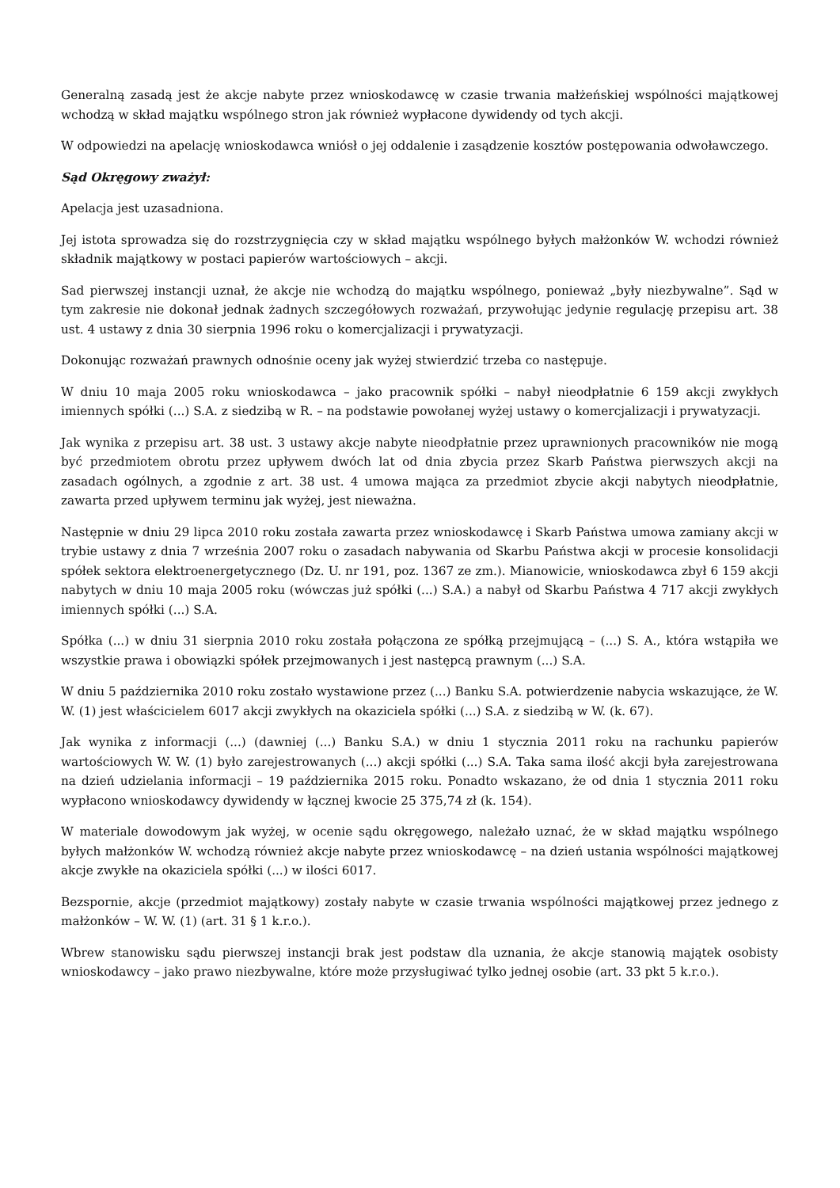Generalną zasadą jest że akcje nabyte przez wnioskodawcę w czasie trwania małżeńskiej wspólności majątkowej wchodzą w skład majątku wspólnego stron jak również wypłacone dywidendy od tych akcji.
W odpowiedzi na apelację wnioskodawca wniósł o jej oddalenie i zasądzenie kosztów postępowania odwoławczego.
Sąd Okręgowy zważył:
Apelacja jest uzasadniona.
Jej istota sprowadza się do rozstrzygnięcia czy w skład majątku wspólnego byłych małżonków W. wchodzi również składnik majątkowy w postaci papierów wartościowych – akcji.
Sad pierwszej instancji uznał, że akcje nie wchodzą do majątku wspólnego, ponieważ „były niezbywalne”. Sąd w tym zakresie nie dokonał jednak żadnych szczegółowych rozważań, przywołując jedynie regulację przepisu art. 38 ust. 4 ustawy z dnia 30 sierpnia 1996 roku o komercjalizacji i prywatyzacji.
Dokonując rozważań prawnych odnośnie oceny jak wyżej stwierdzić trzeba co następuje.
W dniu 10 maja 2005 roku wnioskodawca – jako pracownik spółki – nabył nieodpłatnie 6 159 akcji zwykłych imiennych spółki (...) S.A. z siedzibą w R. – na podstawie powołanej wyżej ustawy o komercjalizacji i prywatyzacji.
Jak wynika z przepisu art. 38 ust. 3 ustawy akcje nabyte nieodpłatnie przez uprawnionych pracowników nie mogą być przedmiotem obrotu przez upływem dwóch lat od dnia zbycia przez Skarb Państwa pierwszych akcji na zasadach ogólnych, a zgodnie z art. 38 ust. 4 umowa mająca za przedmiot zbycie akcji nabytych nieodpłatnie, zawarta przed upływem terminu jak wyżej, jest nieważna.
Następnie w dniu 29 lipca 2010 roku została zawarta przez wnioskodawcę i Skarb Państwa umowa zamiany akcji w trybie ustawy z dnia 7 września 2007 roku o zasadach nabywania od Skarbu Państwa akcji w procesie konsolidacji spółek sektora elektroenergetycznego (Dz. U. nr 191, poz. 1367 ze zm.). Mianowicie, wnioskodawca zbył 6 159 akcji nabytych w dniu 10 maja 2005 roku (wówczas już spółki (...) S.A.) a nabył od Skarbu Państwa 4 717 akcji zwykłych imiennych spółki (...) S.A.
Spółka (...) w dniu 31 sierpnia 2010 roku została połączona ze spółką przejmującą – (...) S. A., która wstąpiła we wszystkie prawa i obowiązki spółek przejmowanych i jest następcą prawnym (...) S.A.
W dniu 5 października 2010 roku zostało wystawione przez (...) Banku S.A. potwierdzenie nabycia wskazujące, że W. W. (1) jest właścicielem 6017 akcji zwykłych na okaziciela spółki (...) S.A. z siedzibą w W. (k. 67).
Jak wynika z informacji (...) (dawniej (...) Banku S.A.) w dniu 1 stycznia 2011 roku na rachunku papierów wartościowych W. W. (1) było zarejestrowanych (...) akcji spółki (...) S.A. Taka sama ilość akcji była zarejestrowana na dzień udzielania informacji – 19 października 2015 roku. Ponadto wskazano, że od dnia 1 stycznia 2011 roku wypłacono wnioskodawcy dywidendy w łącznej kwocie 25 375,74 zł (k. 154).
W materiale dowodowym jak wyżej, w ocenie sądu okręgowego, należało uznać, że w skład majątku wspólnego byłych małżonków W. wchodzą również akcje nabyte przez wnioskodawcę – na dzień ustania wspólności majątkowej akcje zwykłe na okaziciela spółki (...) w ilości 6017.
Bezspornie, akcje (przedmiot majątkowy) zostały nabyte w czasie trwania wspólności majątkowej przez jednego z małżonków – W. W. (1) (art. 31 § 1 k.r.o.).
Wbrew stanowisku sądu pierwszej instancji brak jest podstaw dla uznania, że akcje stanowią majątek osobisty wnioskodawcy – jako prawo niezbywalne, które może przysługiwać tylko jednej osobie (art. 33 pkt 5 k.r.o.).